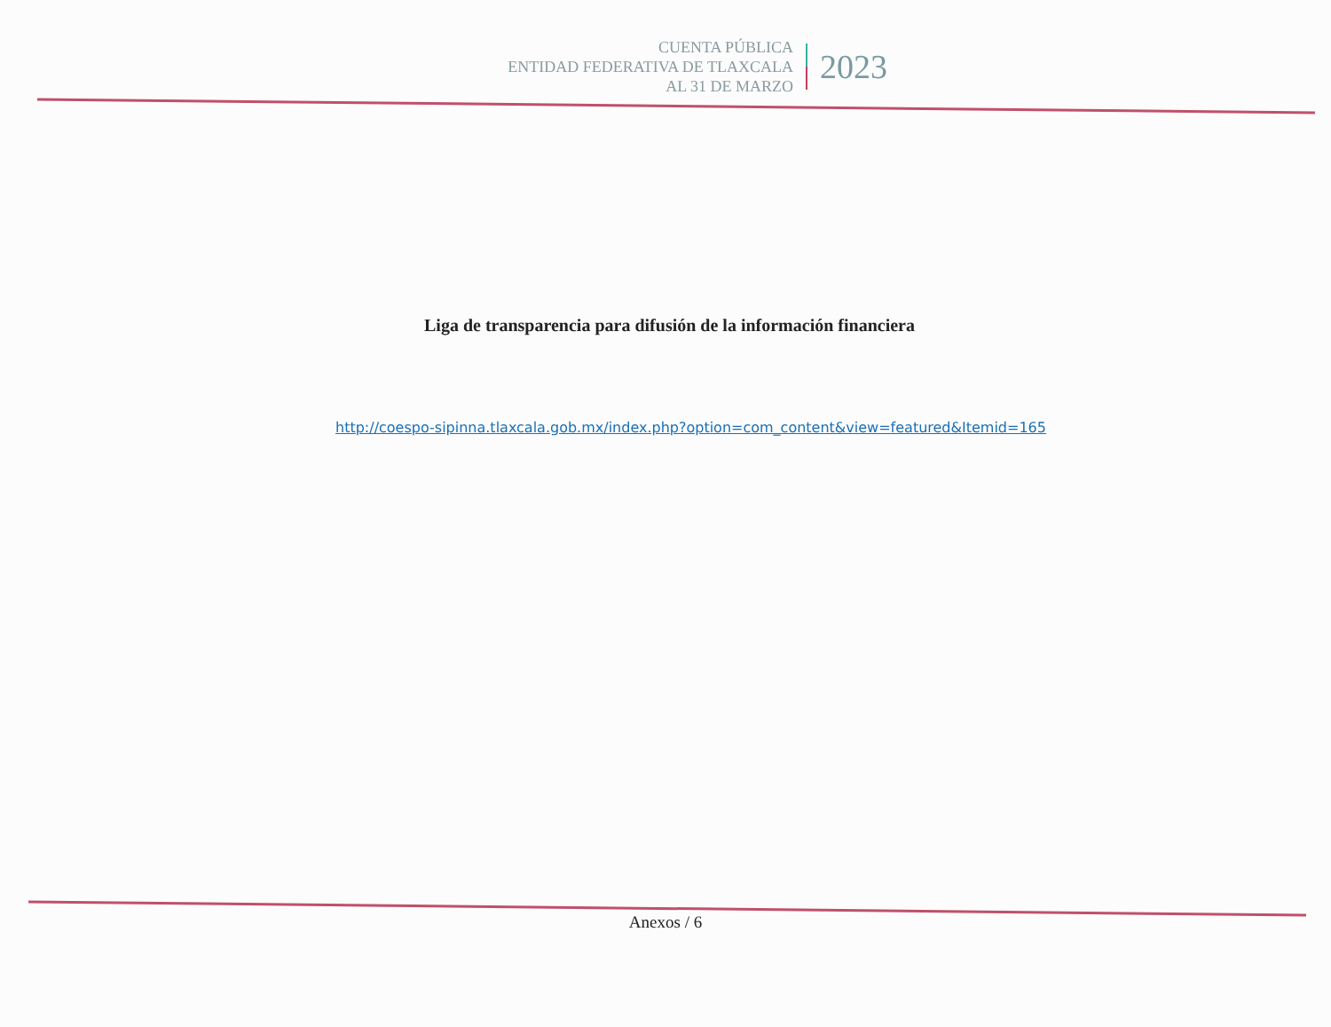CUENTA PÚBLICA
ENTIDAD FEDERATIVA DE TLAXCALA
AL 31 DE MARZO
2023
Liga de transparencia para difusión de la información financiera
http://coespo-sipinna.tlaxcala.gob.mx/index.php?option=com_content&view=featured&Itemid=165
Anexos / 6